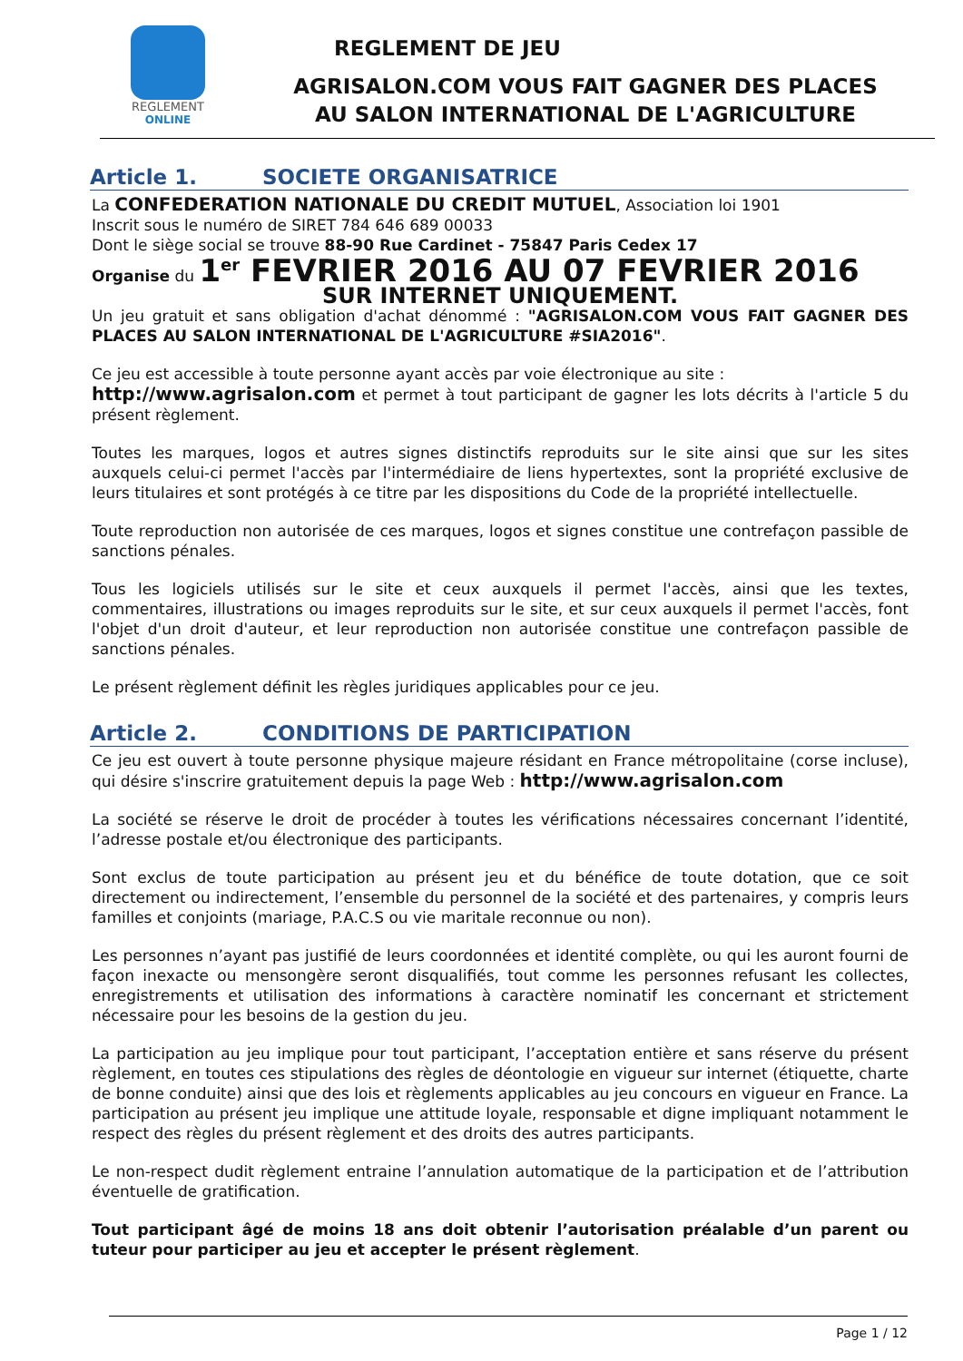REGLEMENT
ONLINE
REGLEMENT DE JEU
AGRISALON.COM VOUS FAIT GAGNER DES PLACES
AU SALON INTERNATIONAL DE L'AGRICULTURE
Article 1. SOCIETE ORGANISATRICE
La CONFEDERATION NATIONALE DU CREDIT MUTUEL, Association loi 1901
Inscrit sous le numéro de SIRET 784 646 689 00033
Dont le siège social se trouve 88-90 Rue Cardinet - 75847 Paris Cedex 17
Organise du 1<sup>er</sup> FEVRIER 2016 AU 07 FEVRIER 2016
SUR INTERNET UNIQUEMENT.
Un jeu gratuit et sans obligation d'achat dénommé : "AGRISALON.COM VOUS FAIT GAGNER DES PLACES AU SALON INTERNATIONAL DE L'AGRICULTURE #SIA2016".
Ce jeu est accessible à toute personne ayant accès par voie électronique au site :
http://www.agrisalon.com et permet à tout participant de gagner les lots décrits à l'article 5 du présent règlement.
Toutes les marques, logos et autres signes distinctifs reproduits sur le site ainsi que sur les sites auxquels celui-ci permet l'accès par l'intermédiaire de liens hypertextes, sont la propriété exclusive de leurs titulaires et sont protégés à ce titre par les dispositions du Code de la propriété intellectuelle.
Toute reproduction non autorisée de ces marques, logos et signes constitue une contrefaçon passible de sanctions pénales.
Tous les logiciels utilisés sur le site et ceux auxquels il permet l'accès, ainsi que les textes, commentaires, illustrations ou images reproduits sur le site, et sur ceux auxquels il permet l'accès, font l'objet d'un droit d'auteur, et leur reproduction non autorisée constitue une contrefaçon passible de sanctions pénales.
Le présent règlement définit les règles juridiques applicables pour ce jeu.
Article 2. CONDITIONS DE PARTICIPATION
Ce jeu est ouvert à toute personne physique majeure résidant en France métropolitaine (corse incluse), qui désire s'inscrire gratuitement depuis la page Web : http://www.agrisalon.com
La société se réserve le droit de procéder à toutes les vérifications nécessaires concernant l’identité, l’adresse postale et/ou électronique des participants.
Sont exclus de toute participation au présent jeu et du bénéfice de toute dotation, que ce soit directement ou indirectement, l’ensemble du personnel de la société et des partenaires, y compris leurs familles et conjoints (mariage, P.A.C.S ou vie maritale reconnue ou non).
Les personnes n’ayant pas justifié de leurs coordonnées et identité complète, ou qui les auront fourni de façon inexacte ou mensongère seront disqualifiés, tout comme les personnes refusant les collectes, enregistrements et utilisation des informations à caractère nominatif les concernant et strictement nécessaire pour les besoins de la gestion du jeu.
La participation au jeu implique pour tout participant, l’acceptation entière et sans réserve du présent règlement, en toutes ces stipulations des règles de déontologie en vigueur sur internet (étiquette, charte de bonne conduite) ainsi que des lois et règlements applicables au jeu concours en vigueur en France. La participation au présent jeu implique une attitude loyale, responsable et digne impliquant notamment le respect des règles du présent règlement et des droits des autres participants.
Le non-respect dudit règlement entraine l’annulation automatique de la participation et de l’attribution éventuelle de gratification.
Tout participant âgé de moins 18 ans doit obtenir l’autorisation préalable d’un parent ou tuteur pour participer au jeu et accepter le présent règlement.
Page 1 / 12